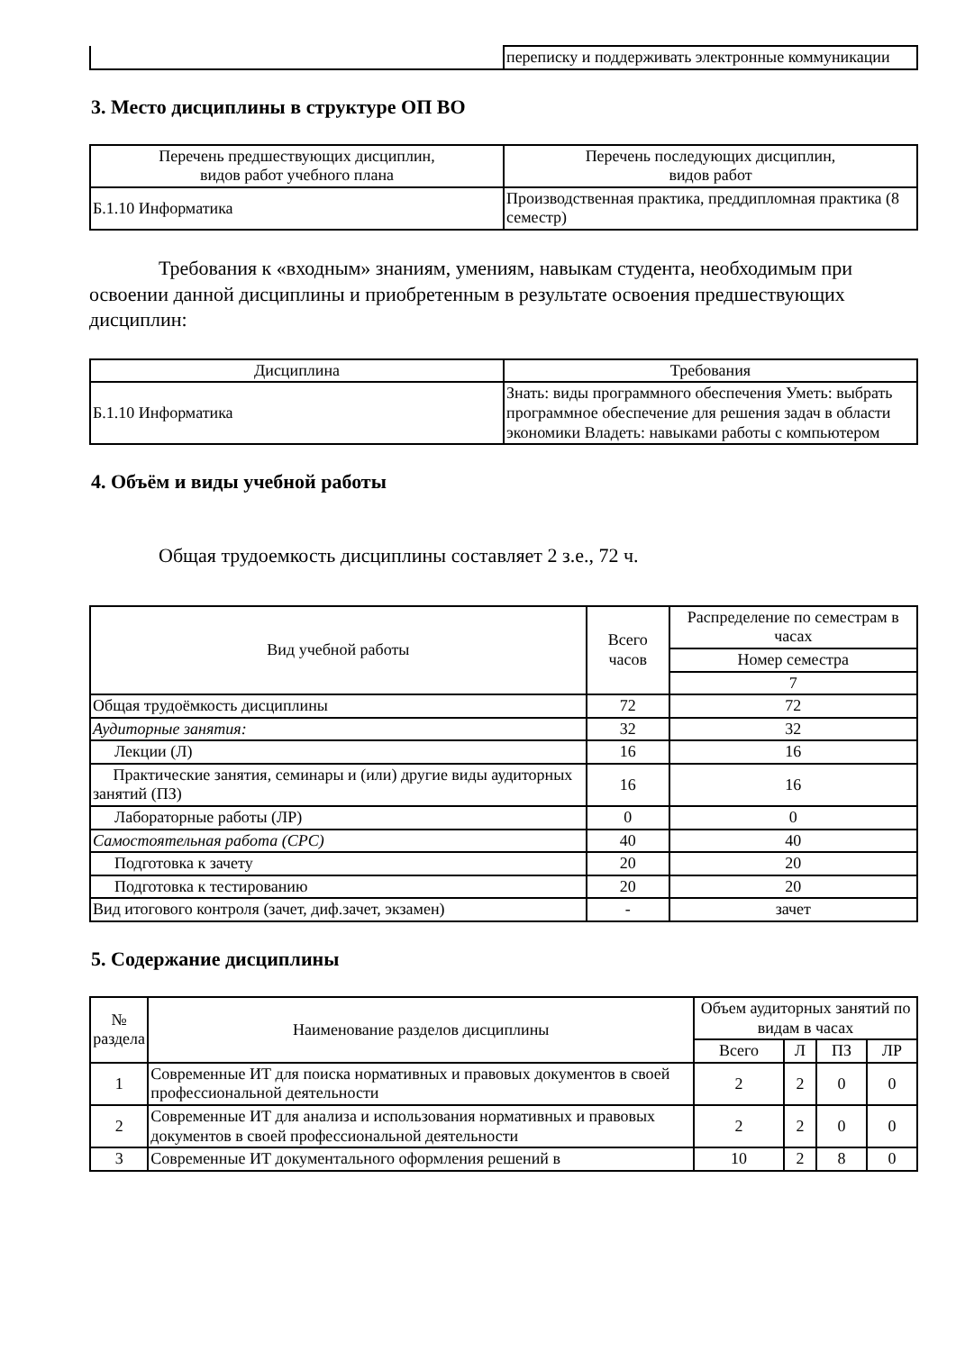| | переписку и поддерживать электронные коммуникации |
3. Место дисциплины в структуре ОП ВО
| Перечень предшествующих дисциплин, видов работ учебного плана | Перечень последующих дисциплин, видов работ |
| --- | --- |
| Б.1.10 Информатика | Производственная практика, преддипломная практика (8 семестр) |
Требования к «входным» знаниям, умениям, навыкам студента, необходимым при освоении данной дисциплины и приобретенным в результате освоения предшествующих дисциплин:
| Дисциплина | Требования |
| --- | --- |
| Б.1.10 Информатика | Знать: виды программного обеспечения Уметь: выбрать программное обеспечение для решения задач в области экономики Владеть: навыками работы с компьютером |
4. Объём и виды учебной работы
Общая трудоемкость дисциплины составляет 2 з.е., 72 ч.
| Вид учебной работы | Всего часов | Распределение по семестрам в часах |
| --- | --- | --- |
| | | Номер семестра |
| | | 7 |
| Общая трудоёмкость дисциплины | 72 | 72 |
| Аудиторные занятия: | 32 | 32 |
| Лекции (Л) | 16 | 16 |
| Практические занятия, семинары и (или) другие виды аудиторных занятий (ПЗ) | 16 | 16 |
| Лабораторные работы (ЛР) | 0 | 0 |
| Самостоятельная работа (СРС) | 40 | 40 |
| Подготовка к зачету | 20 | 20 |
| Подготовка к тестированию | 20 | 20 |
| Вид итогового контроля (зачет, диф.зачет, экзамен) | - | зачет |
5. Содержание дисциплины
| № раздела | Наименование разделов дисциплины | Объем аудиторных занятий по видам в часах | | | |
| --- | --- | --- | --- | --- | --- |
| | | Всего | Л | ПЗ | ЛР |
| 1 | Современные ИТ для поиска нормативных и правовых документов в своей профессиональной деятельности | 2 | 2 | 0 | 0 |
| 2 | Современные ИТ для анализа и использования нормативных и правовых документов в своей профессиональной деятельности | 2 | 2 | 0 | 0 |
| 3 | Современные ИТ документального оформления решений в | 10 | 2 | 8 | 0 |